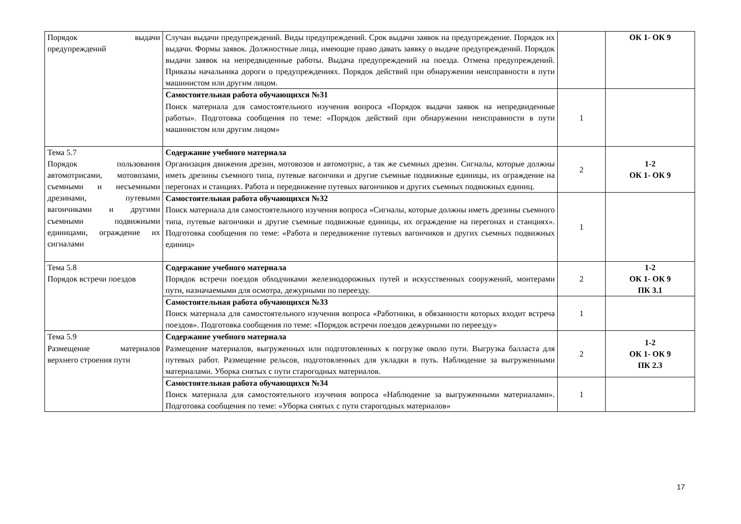| Порядок выдачи предупреждений | Случаи выдачи предупреждений. Виды предупреждений. Срок выдачи заявок на предупреждение. Порядок их выдачи. Формы заявок. Должностные лица, имеющие право давать заявку о выдаче предупреждений. Порядок выдачи заявок на непредвиденные работы. Выдача предупреждений на поезда. Отмена предупреждений. Приказы начальника дороги о предупреждениях. Порядок действий при обнаружении неисправности в пути машинистом или другим лицом. | | ОК 1- ОК 9 |
| | Самостоятельная работа обучающихся №31 Поиск материала для самостоятельного изучения вопроса «Порядок выдачи заявок на непредвиденные работы». Подготовка сообщения по теме: «Порядок действий при обнаружении неисправности в пути машинистом или другим лицом» | 1 | |
| Тема 5.7 Порядок пользования автомотрисами, мотовозами, съемными и несъемными дрезинами, путевыми вагончиками и другими съемными подвижными единицами, ограждение их сигналами | Содержание учебного материала Организация движения дрезин, мотовозов и автомотрис, а так же съемных дрезин. Сигналы, которые должны иметь дрезины съемного типа, путевые вагончики и другие съемные подвижные единицы, их ограждение на перегонах и станциях. Работа и передвижение путевых вагончиков и других съемных подвижных единиц. | 2 | 1-2 ОК 1- ОК 9 |
| | Самостоятельная работа обучающихся №32 Поиск материала для самостоятельного изучения вопроса «Сигналы, которые должны иметь дрезины съемного типа, путевые вагончики и другие съемные подвижные единицы, их ограждение на перегонах и станциях». Подготовка сообщения по теме: «Работа и передвижение путевых вагончиков и других съемных подвижных единиц» | 1 | |
| Тема 5.8 Порядок встречи поездов | Содержание учебного материала Порядок встречи поездов обходчиками железнодорожных путей и искусственных сооружений, монтерами пути, назначаемыми для осмотра, дежурными по переезду. | 2 | 1-2 ОК 1- ОК 9 ПК 3.1 |
| | Самостоятельная работа обучающихся №33 Поиск материала для самостоятельного изучения вопроса «Работники, в обязанности которых входит встреча поездов». Подготовка сообщения по теме: «Порядок встречи поездов дежурными по переезду» | 1 | |
| Тема 5.9 Размещение материалов верхнего строения пути | Содержание учебного материала Размещение материалов, выгруженных или подготовленных к погрузке около пути. Выгрузка балласта для путевых работ. Размещение рельсов, подготовленных для укладки в путь. Наблюдение за выгруженными материалами. Уборка снятых с пути старогодных материалов. | 2 | 1-2 ОК 1- ОК 9 ПК 2.3 |
| | Самостоятельная работа обучающихся №34 Поиск материала для самостоятельного изучения вопроса «Наблюдение за выгруженными материалами». Подготовка сообщения по теме: «Уборка снятых с пути старогодных материалов» | 1 | |
17